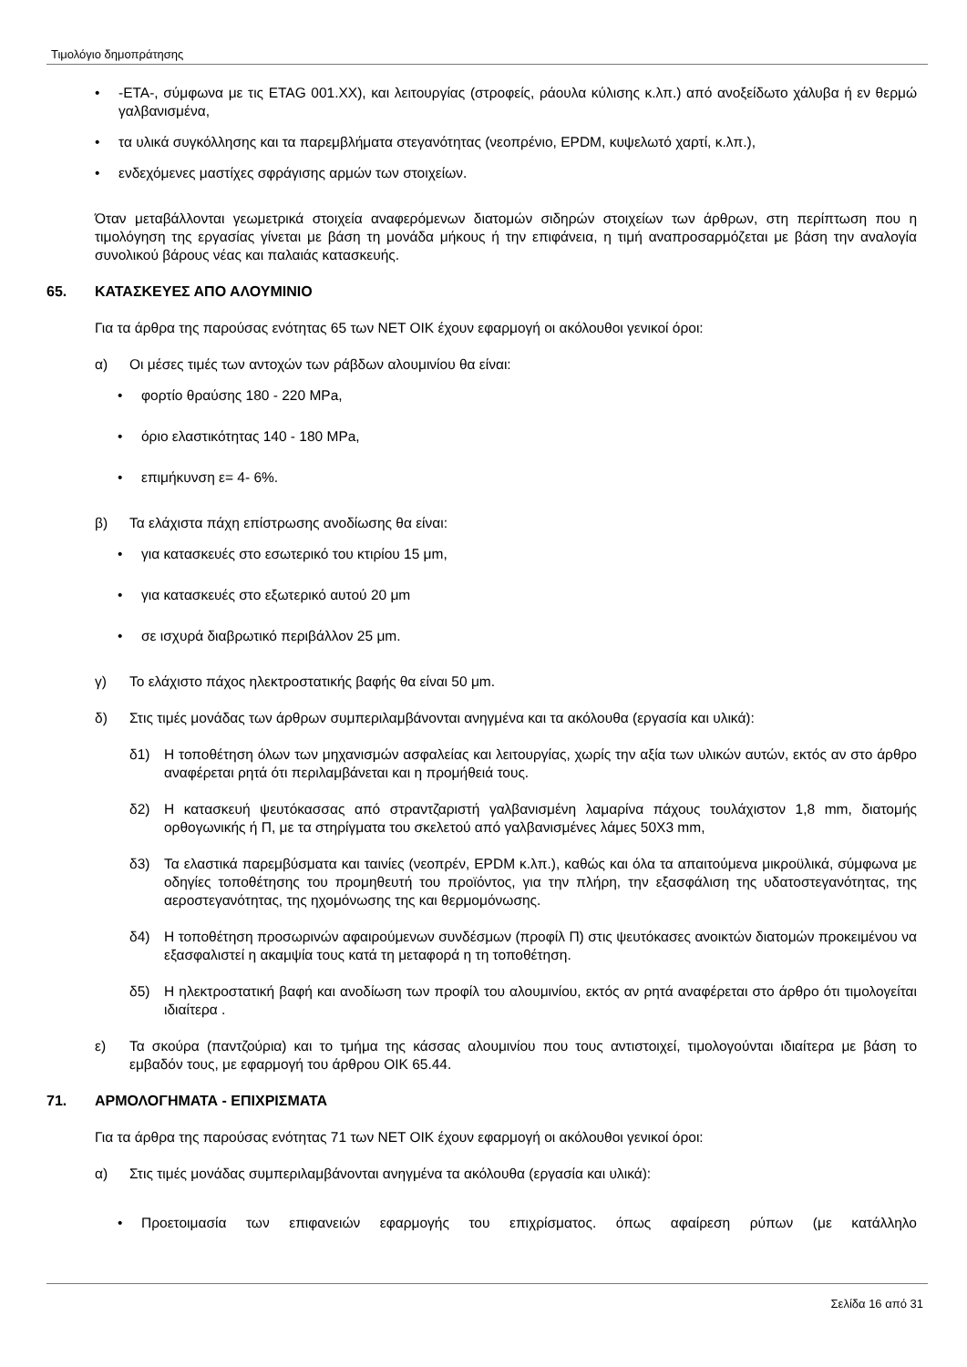Τιμολόγιο δημοπράτησης
• -ETA-, σύμφωνα με τις ETAG 001.XX), και λειτουργίας (στροφείς, ράουλα κύλισης κ.λπ.) από ανοξείδωτο χάλυβα ή εν θερμώ γαλβανισμένα,
• τα υλικά συγκόλλησης και τα παρεμβλήματα στεγανότητας (νεοπρένιο, EPDM, κυψελωτό χαρτί, κ.λπ.),
• ενδεχόμενες μαστίχες σφράγισης αρμών των στοιχείων.
Όταν μεταβάλλονται γεωμετρικά στοιχεία αναφερόμενων διατομών σιδηρών στοιχείων των άρθρων, στη περίπτωση που η τιμολόγηση της εργασίας γίνεται με βάση τη μονάδα μήκους ή την επιφάνεια, η τιμή αναπροσαρμόζεται με βάση την αναλογία συνολικού βάρους νέας και παλαιάς κατασκευής.
65. ΚΑΤΑΣΚΕΥΕΣ ΑΠΟ ΑΛΟΥΜΙΝΙΟ
Για τα άρθρα της παρούσας ενότητας 65 των ΝΕΤ ΟΙΚ έχουν εφαρμογή οι ακόλουθοι γενικοί όροι:
α) Οι μέσες τιμές των αντοχών των ράβδων αλουμινίου θα είναι:
• φορτίο θραύσης 180 - 220 MPa,
• όριο ελαστικότητας 140 - 180 MPa,
• επιμήκυνση ε= 4- 6%.
β) Τα ελάχιστα πάχη επίστρωσης ανοδίωσης θα είναι:
• για κατασκευές στο εσωτερικό του κτιρίου 15 μm,
• για κατασκευές στο εξωτερικό αυτού 20 μm
• σε ισχυρά διαβρωτικό περιβάλλον 25 μm.
γ) Το ελάχιστο πάχος ηλεκτροστατικής βαφής θα είναι 50 μm.
δ) Στις τιμές μονάδας των άρθρων συμπεριλαμβάνονται ανηγμένα και τα ακόλουθα (εργασία και υλικά):
δ1) Η τοποθέτηση όλων των μηχανισμών ασφαλείας και λειτουργίας, χωρίς την αξία των υλικών αυτών, εκτός αν στο άρθρο αναφέρεται ρητά ότι περιλαμβάνεται και η προμήθειά τους.
δ2) Η κατασκευή ψευτόκασσας από στραντζαριστή γαλβανισμένη λαμαρίνα πάχους τουλάχιστον 1,8 mm, διατομής ορθογωνικής ή Π, με τα στηρίγματα του σκελετού από γαλβανισμένες λάμες 50Χ3 mm,
δ3) Τα ελαστικά παρεμβύσματα και ταινίες (νεοπρέν, EPDM κ.λπ.), καθώς και όλα τα απαιτούμενα μικροϋλικά, σύμφωνα με οδηγίες τοποθέτησης του προμηθευτή του προϊόντος, για την πλήρη, την εξασφάλιση της υδατοστεγανότητας, της αεροστεγανότητας, της ηχομόνωσης της και θερμομόνωσης.
δ4) Η τοποθέτηση προσωρινών αφαιρούμενων συνδέσμων (προφίλ Π) στις ψευτόκασες ανοικτών διατομών προκειμένου να εξασφαλιστεί η ακαμψία τους κατά τη μεταφορά η τη τοποθέτηση.
δ5) Η ηλεκτροστατική βαφή και ανοδίωση των προφίλ του αλουμινίου, εκτός αν ρητά αναφέρεται στο άρθρο ότι τιμολογείται ιδιαίτερα .
ε) Τα σκούρα (παντζούρια) και το τμήμα της κάσσας αλουμινίου που τους αντιστοιχεί, τιμολογούνται ιδιαίτερα με βάση το εμβαδόν τους, με εφαρμογή του άρθρου ΟΙΚ 65.44.
71. ΑΡΜΟΛΟΓΗΜΑΤΑ - ΕΠΙΧΡΙΣΜΑΤΑ
Για τα άρθρα της παρούσας ενότητας 71 των ΝΕΤ ΟΙΚ έχουν εφαρμογή οι ακόλουθοι γενικοί όροι:
α) Στις τιμές μονάδας συμπεριλαμβάνονται ανηγμένα τα ακόλουθα (εργασία και υλικά):
• Προετοιμασία των επιφανειών εφαρμογής του επιχρίσματος. όπως αφαίρεση ρύπων (με κατάλληλο
Σελίδα 16 από 31